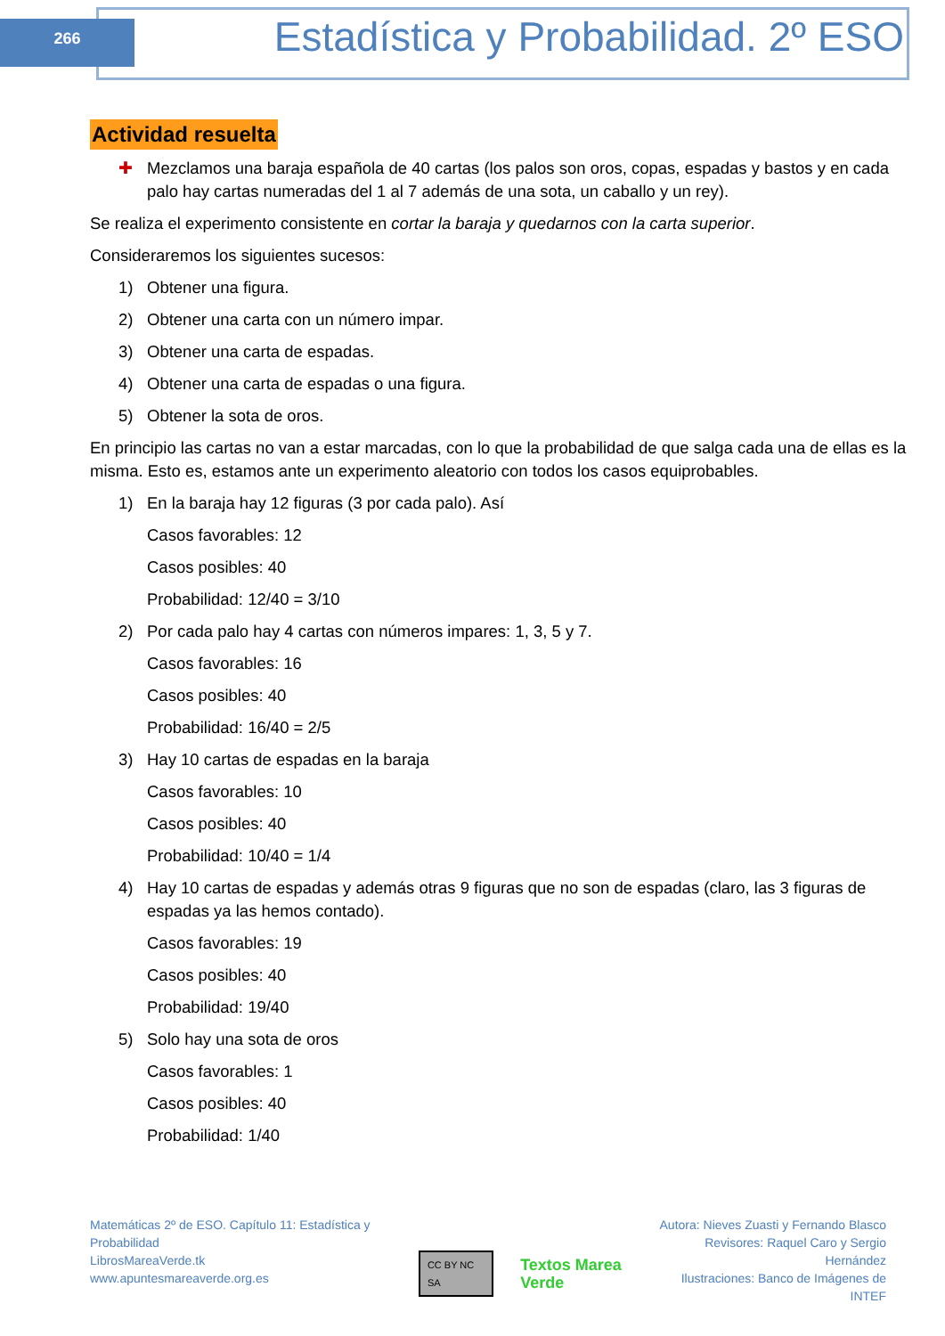266
Estadística y Probabilidad. 2º ESO
Actividad resuelta
✚ Mezclamos una baraja española de 40 cartas (los palos son oros, copas, espadas y bastos y en cada palo hay cartas numeradas del 1 al 7 además de una sota, un caballo y un rey).
Se realiza el experimento consistente en cortar la baraja y quedarnos con la carta superior.
Consideraremos los siguientes sucesos:
1) Obtener una figura.
2) Obtener una carta con un número impar.
3) Obtener una carta de espadas.
4) Obtener una carta de espadas o una figura.
5) Obtener la sota de oros.
En principio las cartas no van a estar marcadas, con lo que la probabilidad de que salga cada una de ellas es la misma. Esto es, estamos ante un experimento aleatorio con todos los casos equiprobables.
1) En la baraja hay 12 figuras (3 por cada palo). Así
Casos favorables: 12
Casos posibles: 40
Probabilidad: 12/40 = 3/10
2) Por cada palo hay 4 cartas con números impares: 1, 3, 5 y 7.
Casos favorables: 16
Casos posibles: 40
Probabilidad: 16/40 = 2/5
3) Hay 10 cartas de espadas en la baraja
Casos favorables: 10
Casos posibles: 40
Probabilidad: 10/40 = 1/4
4) Hay 10 cartas de espadas y además otras 9 figuras que no son de espadas (claro, las 3 figuras de espadas ya las hemos contado).
Casos favorables: 19
Casos posibles: 40
Probabilidad: 19/40
5) Solo hay una sota de oros
Casos favorables: 1
Casos posibles: 40
Probabilidad: 1/40
Matemáticas 2º de ESO. Capítulo 11: Estadística y Probabilidad
LibrosMareaVerde.tk
www.apuntesmareaverde.org.es
CC BY NC SA
Textos Marea Verde
Autora: Nieves Zuasti y Fernando Blasco
Revisores: Raquel Caro y Sergio Hernández
Ilustraciones: Banco de Imágenes de INTEF